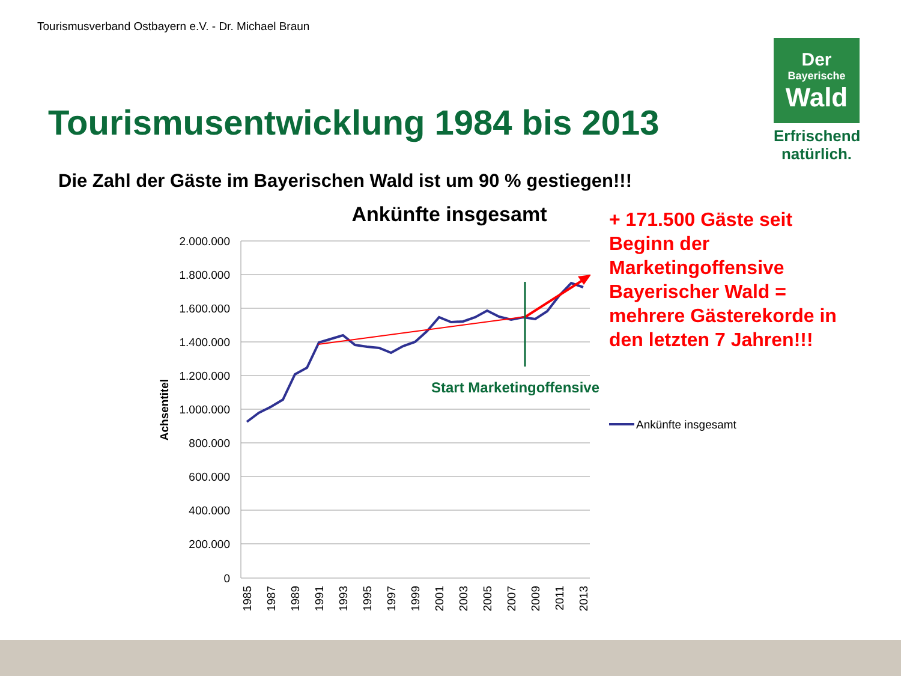Tourismusverband Ostbayern e.V. - Dr. Michael Braun
Der
Bayerische
Wald
Erfrischend natürlich.
Tourismusentwicklung 1984 bis 2013
Die Zahl der Gäste im Bayerischen Wald ist um 90 % gestiegen!!!
Ankünfte insgesamt
2.000.000
1.800.000
1.600.000
1.400.000
1.200.000
1.000.000
800.000
600.000
400.000
200.000
0
Achsentitel
1985
1987
1989
1991
1993
1995
1997
1999
2001
2003
2005
2007
2009
2011
2013
Start Marketingoffensive
Ankünfte insgesamt
+ 171.500 Gäste seit Beginn der Marketingoffensive Bayerischer Wald = mehrere Gästerekorde in den letzten 7 Jahren!!!